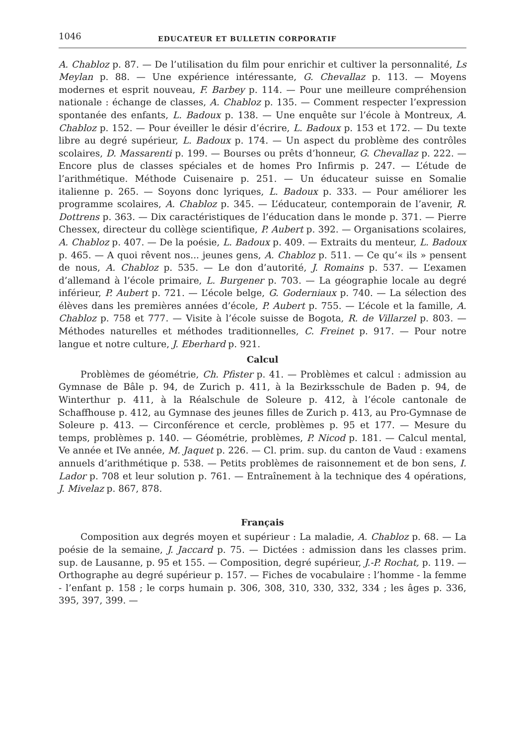1046 EDUCATEUR ET BULLETIN CORPORATIF
A. Chabloz p. 87. — De l’utilisation du film pour enrichir et cultiver la personnalité, Ls Meylan p. 88. — Une expérience intéressante, G. Chevallaz p. 113. — Moyens modernes et esprit nouveau, F. Barbey p. 114. — Pour une meilleure compréhension nationale : échange de classes, A. Chabloz p. 135. — Comment respecter l’expression spontanée des enfants, L. Badoux p. 138. — Une enquête sur l’école à Montreux, A. Chabloz p. 152. — Pour éveiller le désir d’écrire, L. Badoux p. 153 et 172. — Du texte libre au degré supérieur, L. Badoux p. 174. — Un aspect du problème des contrôles scolaires, D. Massarenti p. 199. — Bourses ou prêts d’honneur, G. Chevallaz p. 222. — Encore plus de classes spéciales et de homes Pro Infirmis p. 247. — L’étude de l’arithmétique. Méthode Cuisenaire p. 251. — Un éducateur suisse en Somalie italienne p. 265. — Soyons donc lyriques, L. Badoux p. 333. — Pour améliorer les programme scolaires, A. Chabloz p. 345. — L’éducateur, contemporain de l’avenir, R. Dottrens p. 363. — Dix caractéristiques de l’éducation dans le monde p. 371. — Pierre Chessex, directeur du collège scientifique, P. Aubert p. 392. — Organisations scolaires, A. Chabloz p. 407. — De la poésie, L. Badoux p. 409. — Extraits du menteur, L. Badoux p. 465. — A quoi rêvent nos... jeunes gens, A. Chabloz p. 511. — Ce qu’« ils » pensent de nous, A. Chabloz p. 535. — Le don d’autorité, J. Romains p. 537. — L’examen d’allemand à l’école primaire, L. Burgener p. 703. — La géographie locale au degré inférieur, P. Aubert p. 721. — L’école belge, G. Goderniaux p. 740. — La sélection des élèves dans les premières années d’école, P. Aubert p. 755. — L’école et la famille, A. Chabloz p. 758 et 777. — Visite à l’école suisse de Bogota, R. de Villarzel p. 803. — Méthodes naturelles et méthodes traditionnelles, C. Freinet p. 917. — Pour notre langue et notre culture, J. Eberhard p. 921.
Calcul
Problèmes de géométrie, Ch. Pfister p. 41. — Problèmes et calcul : admission au Gymnase de Bâle p. 94, de Zurich p. 411, à la Bezirksschule de Baden p. 94, de Winterthur p. 411, à la Réalschule de Soleure p. 412, à l’école cantonale de Schaffhouse p. 412, au Gymnase des jeunes filles de Zurich p. 413, au Pro-Gymnase de Soleure p. 413. — Circonférence et cercle, problèmes p. 95 et 177. — Mesure du temps, problèmes p. 140. — Géométrie, problèmes, P. Nicod p. 181. — Calcul mental, Ve année et IVe année, M. Jaquet p. 226. — Cl. prim. sup. du canton de Vaud : examens annuels d’arithmétique p. 538. — Petits problèmes de raisonnement et de bon sens, I. Lador p. 708 et leur solution p. 761. — Entraînement à la technique des 4 opérations, J. Mivelaz p. 867, 878.
Français
Composition aux degrés moyen et supérieur : La maladie, A. Chabloz p. 68. — La poésie de la semaine, J. Jaccard p. 75. — Dictées : admission dans les classes prim. sup. de Lausanne, p. 95 et 155. — Composition, degré supérieur, J.-P. Rochat, p. 119. — Orthographe au degré supérieur p. 157. — Fiches de vocabulaire : l’homme - la femme - l’enfant p. 158 ; le corps humain p. 306, 308, 310, 330, 332, 334 ; les âges p. 336, 395, 397, 399. —